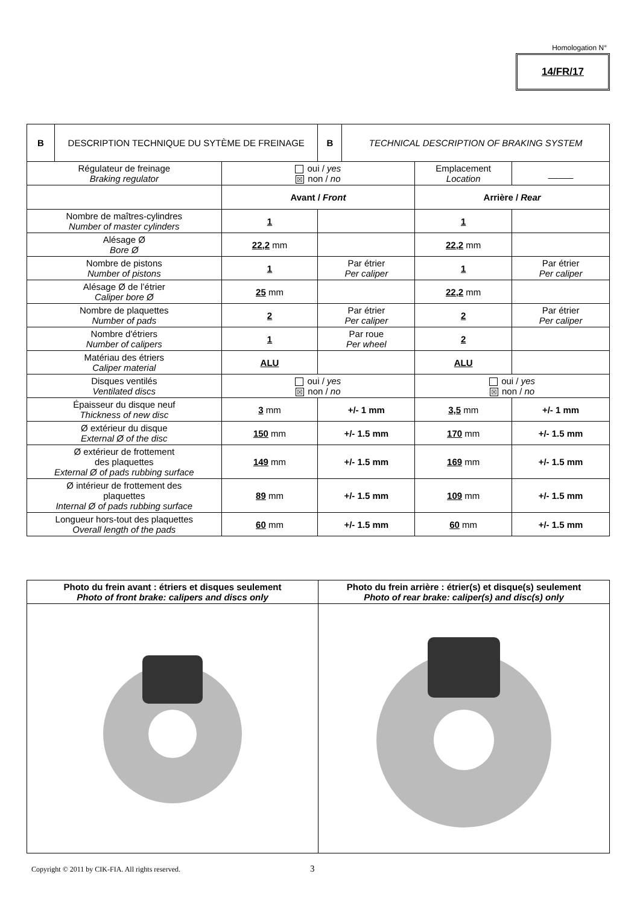Homologation N°
14/FR/17
| B | DESCRIPTION TECHNIQUE DU SYTÈME DE FREINAGE | | B | TECHNICAL DESCRIPTION OF BRAKING SYSTEM | | |
| Régulateur de freinage Braking regulator | | oui / yes ☒ non / no | | | Emplacement Location | _____ |
| | | Avant / Front | | | Arrière / Rear | |
| Nombre de maîtres-cylindres Number of master cylinders | | 1 | | | 1 | |
| Alésage Ø Bore Ø | | 22,2 mm | | | 22,2 mm | |
| Nombre de pistons Number of pistons | | 1 | Par étrier Per caliper | | 1 | Par étrier Per caliper |
| Alésage Ø de l’étrier Caliper bore Ø | | 25 mm | | | 22,2 mm | |
| Nombre de plaquettes Number of pads | | 2 | Par étrier Per caliper | | 2 | Par étrier Per caliper |
| Nombre d'étriers Number of calipers | | 1 | Par roue Per wheel | | 2 | |
| Matériau des étriers Caliper material | | ALU | | | ALU | |
| Disques ventilés Ventilated discs | | oui / yes ☒ non / no | | | oui / yes ☒ non / no | |
| Épaisseur du disque neuf Thickness of new disc | | 3 mm | +/- 1 mm | | 3,5 mm | +/- 1 mm |
| Ø extérieur du disque External Ø of the disc | | 150 mm | +/- 1.5 mm | | 170 mm | +/- 1.5 mm |
| Ø extérieur de frottement des plaquettes External Ø of pads rubbing surface | | 149 mm | +/- 1.5 mm | | 169 mm | +/- 1.5 mm |
| Ø intérieur de frottement des plaquettes Internal Ø of pads rubbing surface | | 89 mm | +/- 1.5 mm | | 109 mm | +/- 1.5 mm |
| Longueur hors-tout des plaquettes Overall length of the pads | | 60 mm | +/- 1.5 mm | | 60 mm | +/- 1.5 mm |
| Photo du frein avant : étriers et disques seulement Photo of front brake: calipers and discs only | Photo du frein arrière : étrier(s) et disque(s) seulement Photo of rear brake: caliper(s) and disc(s) only |
Copyright © 2011 by CIK-FIA. All rights reserved.
3